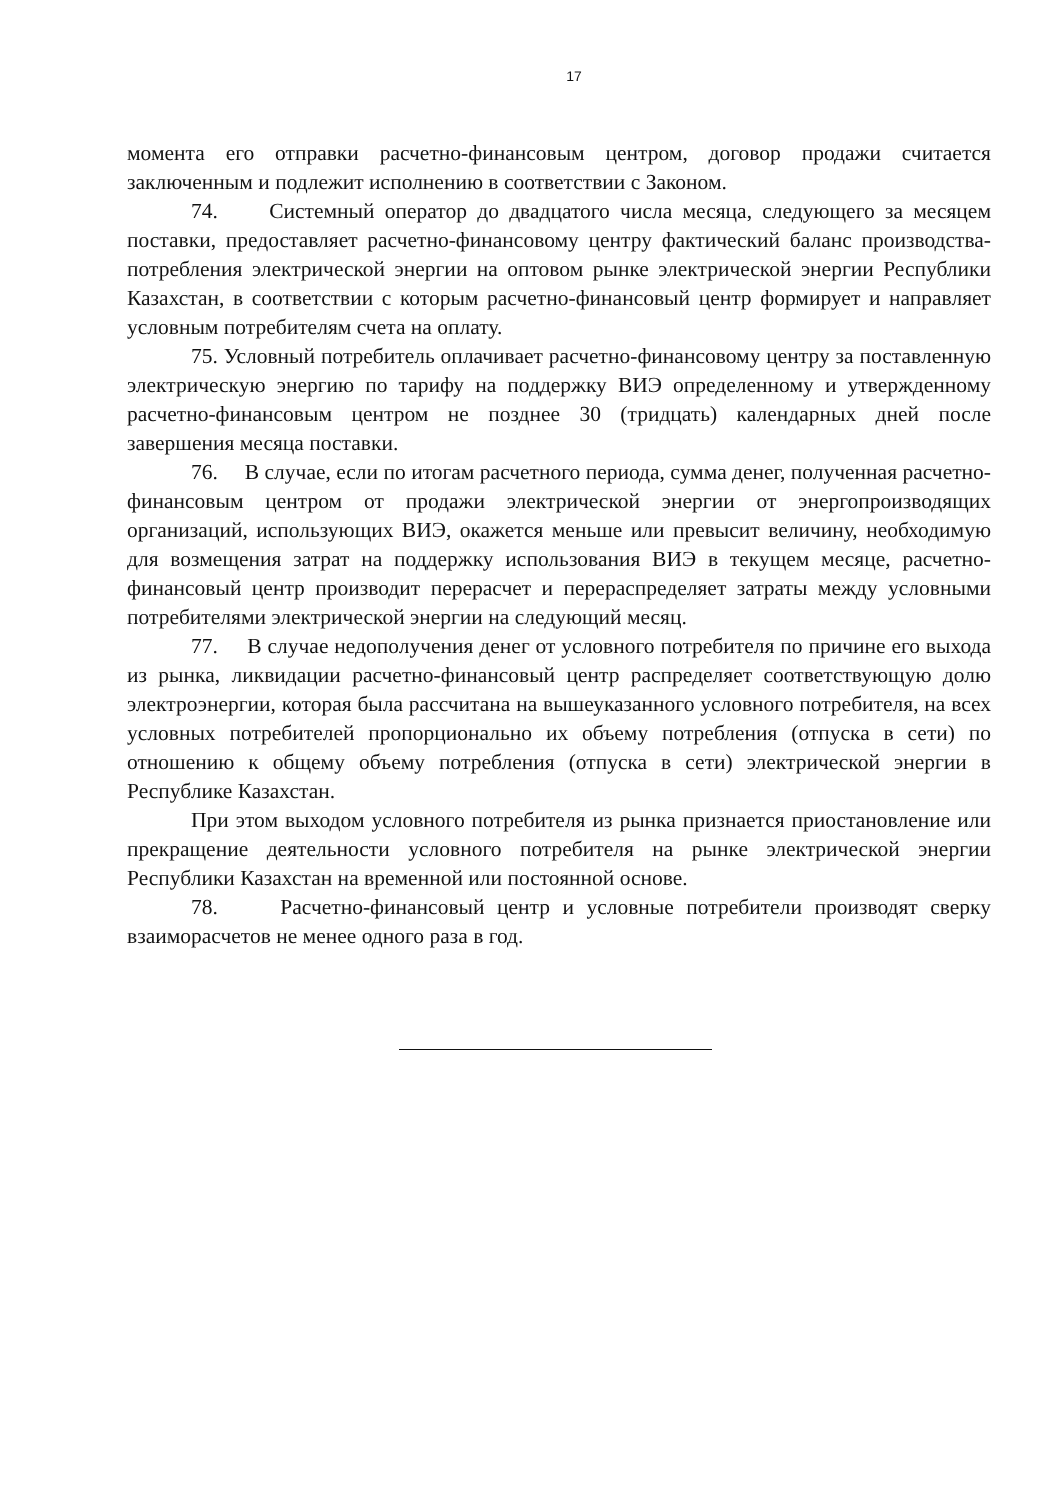17
момента его отправки расчетно-финансовым центром, договор продажи считается заключенным и подлежит исполнению в соответствии с Законом.
74. Системный оператор до двадцатого числа месяца, следующего за месяцем поставки, предоставляет расчетно-финансовому центру фактический баланс производства-потребления электрической энергии на оптовом рынке электрической энергии Республики Казахстан, в соответствии с которым расчетно-финансовый центр формирует и направляет условным потребителям счета на оплату.
75. Условный потребитель оплачивает расчетно-финансовому центру за поставленную электрическую энергию по тарифу на поддержку ВИЭ определенному и утвержденному расчетно-финансовым центром не позднее 30 (тридцать) календарных дней после завершения месяца поставки.
76. В случае, если по итогам расчетного периода, сумма денег, полученная расчетно-финансовым центром от продажи электрической энергии от энергопроизводящих организаций, использующих ВИЭ, окажется меньше или превысит величину, необходимую для возмещения затрат на поддержку использования ВИЭ в текущем месяце, расчетно-финансовый центр производит перерасчет и перераспределяет затраты между условными потребителями электрической энергии на следующий месяц.
77. В случае недополучения денег от условного потребителя по причине его выхода из рынка, ликвидации расчетно-финансовый центр распределяет соответствующую долю электроэнергии, которая была рассчитана на вышеуказанного условного потребителя, на всех условных потребителей пропорционально их объему потребления (отпуска в сети) по отношению к общему объему потребления (отпуска в сети) электрической энергии в Республике Казахстан.
При этом выходом условного потребителя из рынка признается приостановление или прекращение деятельности условного потребителя на рынке электрической энергии Республики Казахстан на временной или постоянной основе.
78. Расчетно-финансовый центр и условные потребители производят сверку взаиморасчетов не менее одного раза в год.